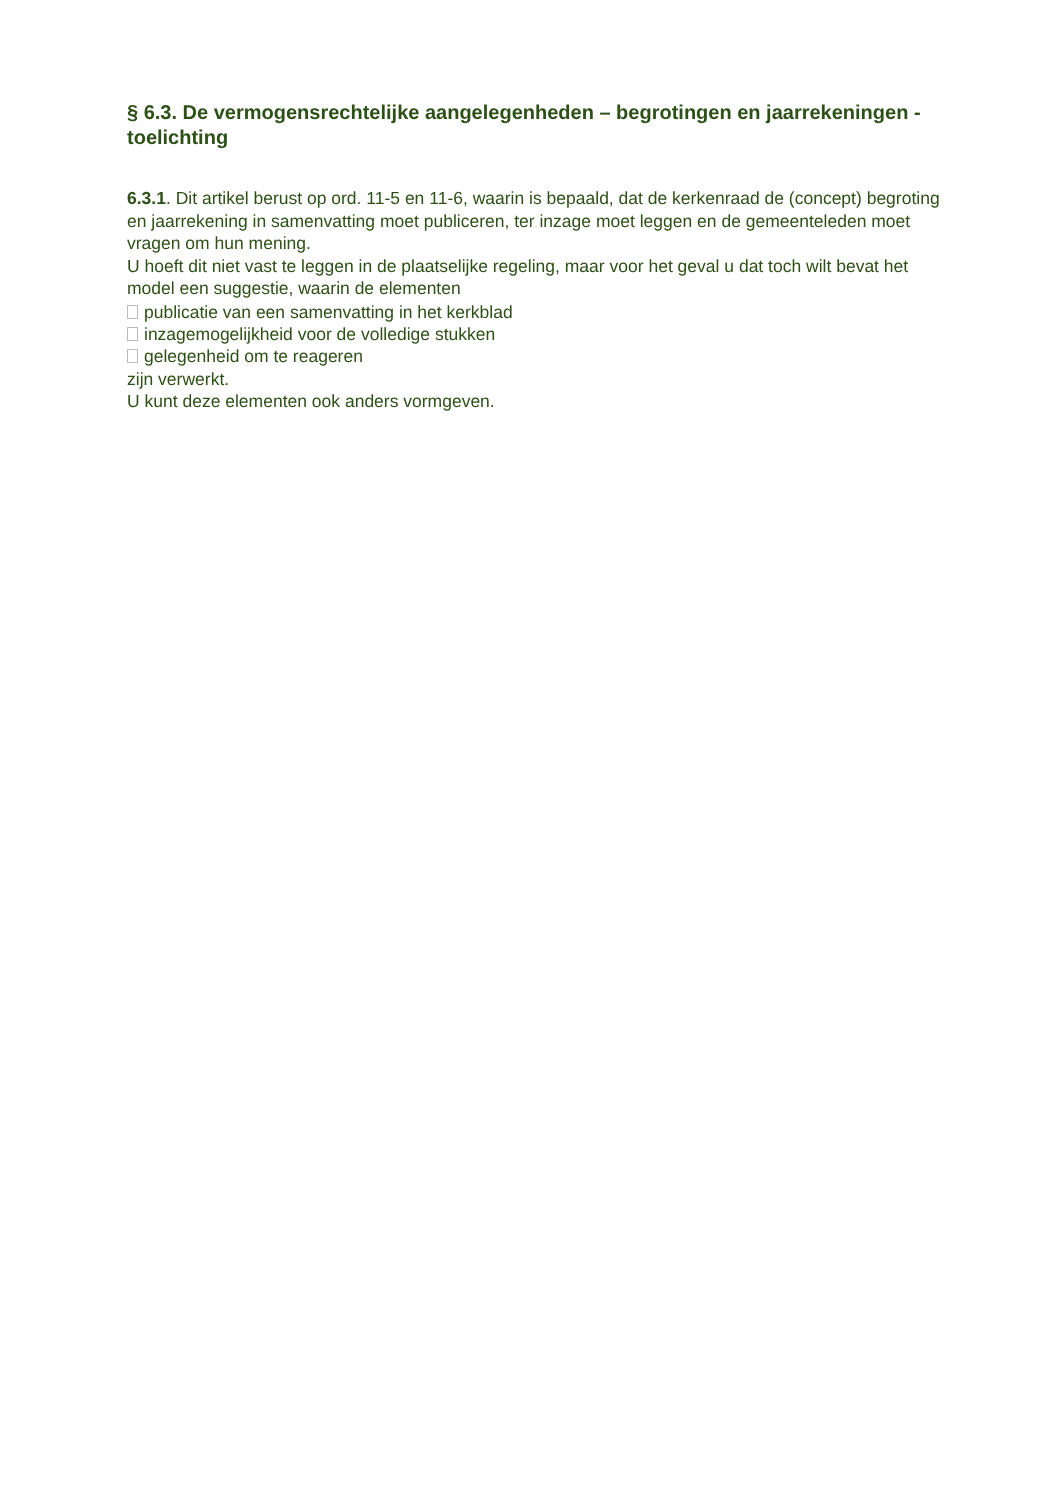§ 6.3. De vermogensrechtelijke aangelegenheden – begrotingen en jaarrekeningen - toelichting
6.3.1. Dit artikel berust op ord. 11-5 en 11-6, waarin is bepaald, dat de kerkenraad de (concept) begroting en jaarrekening in samenvatting moet publiceren, ter inzage moet leggen en de gemeenteleden moet vragen om hun mening.
U hoeft dit niet vast te leggen in de plaatselijke regeling, maar voor het geval u dat toch wilt bevat het model een suggestie, waarin de elementen
publicatie van een samenvatting in het kerkblad
inzagemogelijkheid voor de volledige stukken
gelegenheid om te reageren
zijn verwerkt.
U kunt deze elementen ook anders vormgeven.